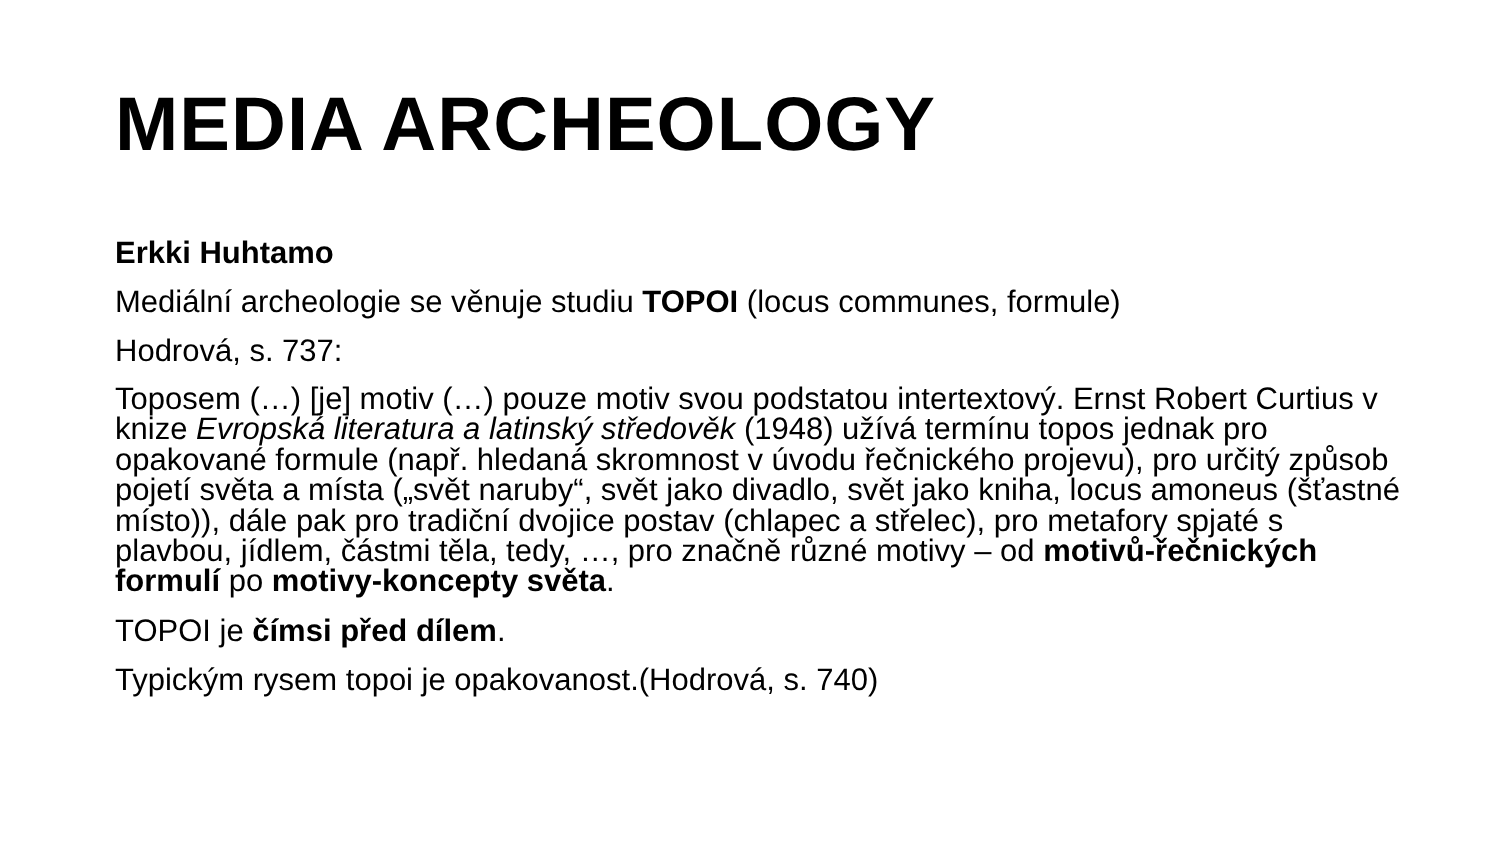MEDIA ARCHEOLOGY
Erkki Huhtamo
Mediální archeologie se věnuje studiu TOPOI (locus communes, formule)
Hodrová, s. 737:
Toposem (…) [je] motiv (…) pouze motiv svou podstatou intertextový. Ernst Robert Curtius v knize Evropská literatura a latinský středověk (1948) užívá termínu topos jednak pro opakované formule (např. hledaná skromnost v úvodu řečnického projevu), pro určitý způsob pojetí světa a místa („svět naruby“, svět jako divadlo, svět jako kniha, locus amoneus (šťastné místo)), dále pak pro tradiční dvojice postav (chlapec a střelec), pro metafory spjaté s plavbou, jídlem, částmi těla, tedy, …, pro značně různé motivy – od motivů-řečnických formulí po motivy-koncepty světa.
TOPOI je čímsi před dílem.
Typickým rysem topoi je opakovanost.(Hodrová, s. 740)